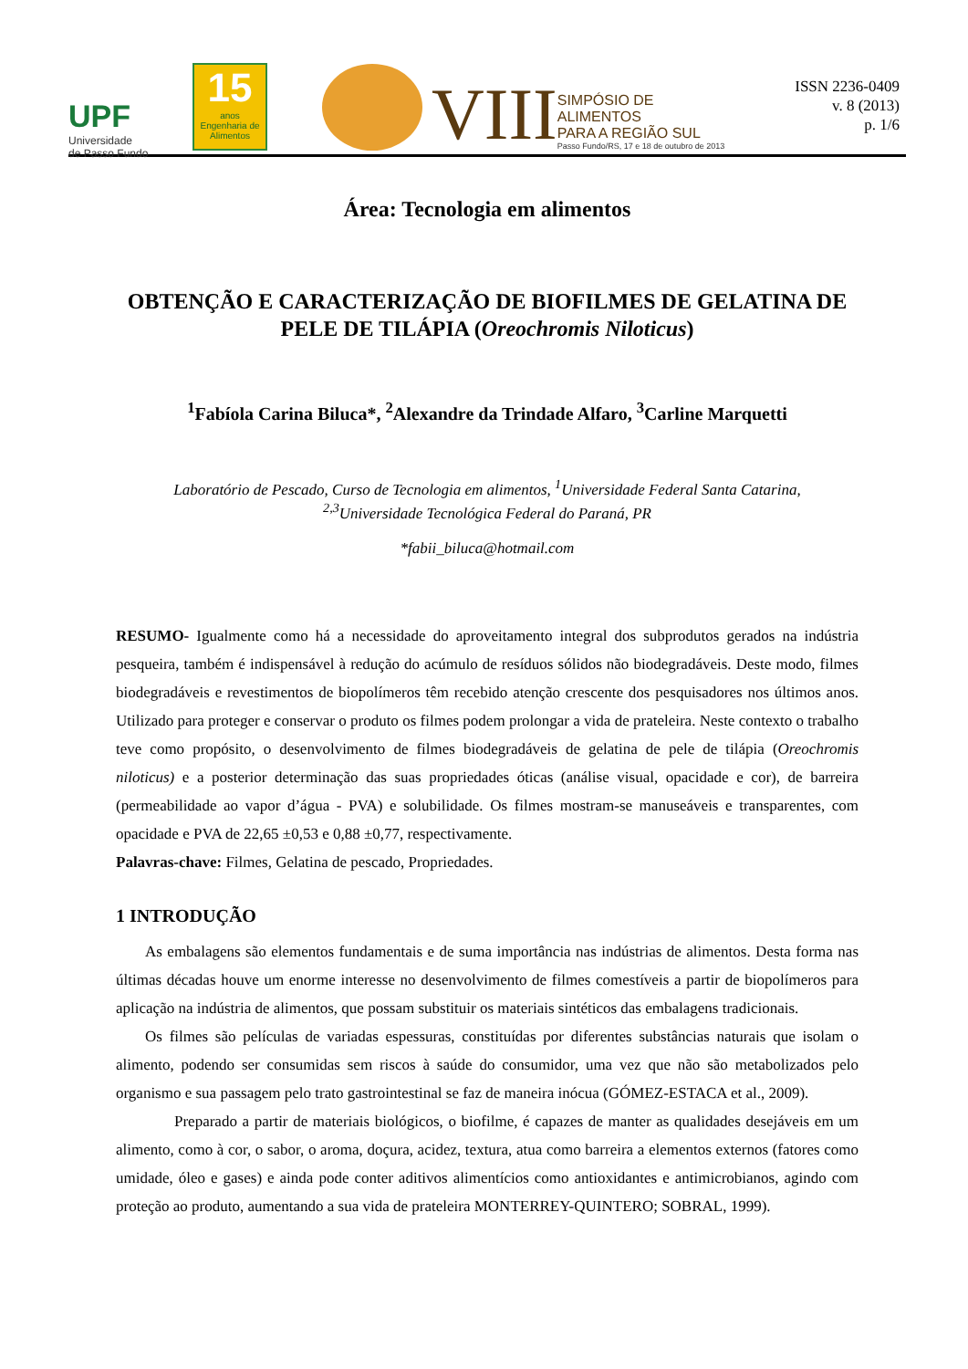UPF
Universidade
de Passo Fundo
15
anos
Engenharia de Alimentos
VIII
SIMPÓSIO DE
ALIMENTOS
PARA A REGIÃO SUL
Passo Fundo/RS, 17 e 18 de outubro de 2013
ISSN 2236-0409
v. 8 (2013)
p. 1/6
Área: Tecnologia em alimentos
OBTENÇÃO E CARACTERIZAÇÃO DE BIOFILMES DE GELATINA DE PELE DE TILÁPIA (Oreochromis Niloticus)
<sup>1</sup> Fabíola Carina Biluca*, <sup>2</sup>Alexandre da Trindade Alfaro, <sup>3</sup>Carline Marquetti
Laboratório de Pescado, Curso de Tecnologia em alimentos, <sup>1</sup>Universidade Federal Santa Catarina,
<sup>2,3</sup>Universidade Tecnológica Federal do Paraná, PR
*fabii_biluca@hotmail.com
RESUMO- Igualmente como há a necessidade do aproveitamento integral dos subprodutos gerados na indústria pesqueira, também é indispensável à redução do acúmulo de resíduos sólidos não biodegradáveis. Deste modo, filmes biodegradáveis e revestimentos de biopolímeros têm recebido atenção crescente dos pesquisadores nos últimos anos. Utilizado para proteger e conservar o produto os filmes podem prolongar a vida de prateleira. Neste contexto o trabalho teve como propósito, o desenvolvimento de filmes biodegradáveis de gelatina de pele de tilápia (Oreochromis niloticus) e a posterior determinação das suas propriedades óticas (análise visual, opacidade e cor), de barreira (permeabilidade ao vapor d’água - PVA) e solubilidade. Os filmes mostram-se manuseáveis e transparentes, com opacidade e PVA de 22,65 ±0,53 e 0,88 ±0,77, respectivamente.
Palavras-chave: Filmes, Gelatina de pescado, Propriedades.
1 INTRODUÇÃO
As embalagens são elementos fundamentais e de suma importância nas indústrias de alimentos. Desta forma nas últimas décadas houve um enorme interesse no desenvolvimento de filmes comestíveis a partir de biopolímeros para aplicação na indústria de alimentos, que possam substituir os materiais sintéticos das embalagens tradicionais.
Os filmes são películas de variadas espessuras, constituídas por diferentes substâncias naturais que isolam o alimento, podendo ser consumidas sem riscos à saúde do consumidor, uma vez que não são metabolizados pelo organismo e sua passagem pelo trato gastrointestinal se faz de maneira inócua (GÓMEZ-ESTACA et al., 2009).
Preparado a partir de materiais biológicos, o biofilme, é capazes de manter as qualidades desejáveis em um alimento, como à cor, o sabor, o aroma, doçura, acidez, textura, atua como barreira a elementos externos (fatores como umidade, óleo e gases) e ainda pode conter aditivos alimentícios como antioxidantes e antimicrobianos, agindo com proteção ao produto, aumentando a sua vida de prateleira MONTERREY-QUINTERO; SOBRAL, 1999).